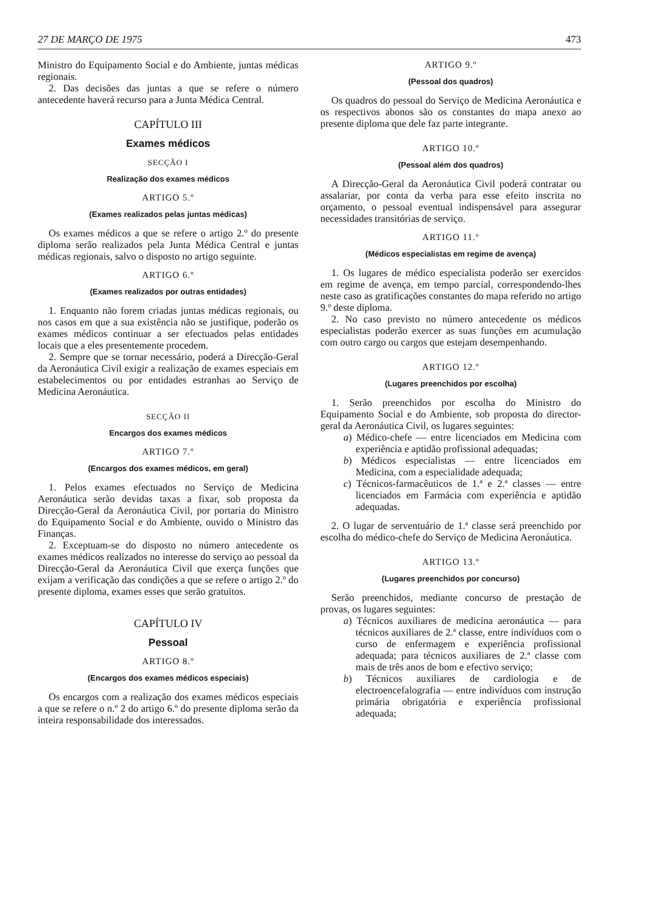27 DE MARÇO DE 1975 473
Ministro do Equipamento Social e do Ambiente, juntas médicas regionais.
2. Das decisões das juntas a que se refere o número antecedente haverá recurso para a Junta Médica Central.
CAPÍTULO III
Exames médicos
SECÇÃO I
Realização dos exames médicos
ARTIGO 5.º
(Exames realizados pelas juntas médicas)
Os exames médicos a que se refere o artigo 2.º do presente diploma serão realizados pela Junta Médica Central e juntas médicas regionais, salvo o disposto no artigo seguinte.
ARTIGO 6.º
(Exames realizados por outras entidades)
1. Enquanto não forem criadas juntas médicas regionais, ou nos casos em que a sua existência não se justifique, poderão os exames médicos continuar a ser efectuados pelas entidades locais que a eles presentemente procedem.
2. Sempre que se tornar necessário, poderá a Direcção-Geral da Aeronáutica Civil exigir a realização de exames especiais em estabelecimentos ou por entidades estranhas ao Serviço de Medicina Aeronáutica.
SECÇÃO II
Encargos dos exames médicos
ARTIGO 7.º
(Encargos dos exames médicos, em geral)
1. Pelos exames efectuados no Serviço de Medicina Aeronáutica serão devidas taxas a fixar, sob proposta da Direcção-Geral da Aeronáutica Civil, por portaria do Ministro do Equipamento Social e do Ambiente, ouvido o Ministro das Finanças.
2. Exceptuam-se do disposto no número antecedente os exames médicos realizados no interesse do serviço ao pessoal da Direcção-Geral da Aeronáutica Civil que exerça funções que exijam a verificação das condições a que se refere o artigo 2.º do presente diploma, exames esses que serão gratuitos.
CAPÍTULO IV
Pessoal
ARTIGO 8.º
(Encargos dos exames médicos especiais)
Os encargos com a realização dos exames médicos especiais a que se refere o n.º 2 do artigo 6.º do presente diploma serão da inteira responsabilidade dos interessados.
ARTIGO 9.º
(Pessoal dos quadros)
Os quadros do pessoal do Serviço de Medicina Aeronáutica e os respectivos abonos são os constantes do mapa anexo ao presente diploma que dele faz parte integrante.
ARTIGO 10.º
(Pessoal além dos quadros)
A Direcção-Geral da Aeronáutica Civil poderá contratar ou assalariar, por conta da verba para esse efeito inscrita no orçamento, o pessoal eventual indispensável para assegurar necessidades transitórias de serviço.
ARTIGO 11.º
(Médicos especialistas em regime de avença)
1. Os lugares de médico especialista poderão ser exercidos em regime de avença, em tempo parcial, correspondendo-lhes neste caso as gratificações constantes do mapa referido no artigo 9.º deste diploma.
2. No caso previsto no número antecedente os médicos especialistas poderão exercer as suas funções em acumulação com outro cargo ou cargos que estejam desempenhando.
ARTIGO 12.º
(Lugares preenchidos por escolha)
1. Serão preenchidos por escolha do Ministro do Equipamento Social e do Ambiente, sob proposta do director-geral da Aeronáutica Civil, os lugares seguintes:
a) Médico-chefe — entre licenciados em Medicina com experiência e aptidão profissional adequadas;
b) Médicos especialistas — entre licenciados em Medicina, com a especialidade adequada;
c) Técnicos-farmacêuticos de 1.ª e 2.ª classes — entre licenciados em Farmácia com experiência e aptidão adequadas.
2. O lugar de serventuário de 1.ª classe será preenchido por escolha do médico-chefe do Serviço de Medicina Aeronáutica.
ARTIGO 13.º
(Lugares preenchidos por concurso)
Serão preenchidos, mediante concurso de prestação de provas, os lugares seguintes:
a) Técnicos auxiliares de medicina aeronáutica — para técnicos auxiliares de 2.ª classe, entre indivíduos com o curso de enfermagem e experiência profissional adequada; para técnicos auxiliares de 2.ª classe com mais de três anos de bom e efectivo serviço;
b) Técnicos auxiliares de cardiologia e de electroencefalografia — entre indivíduos com instrução primária obrigatória e experiência profissional adequada;